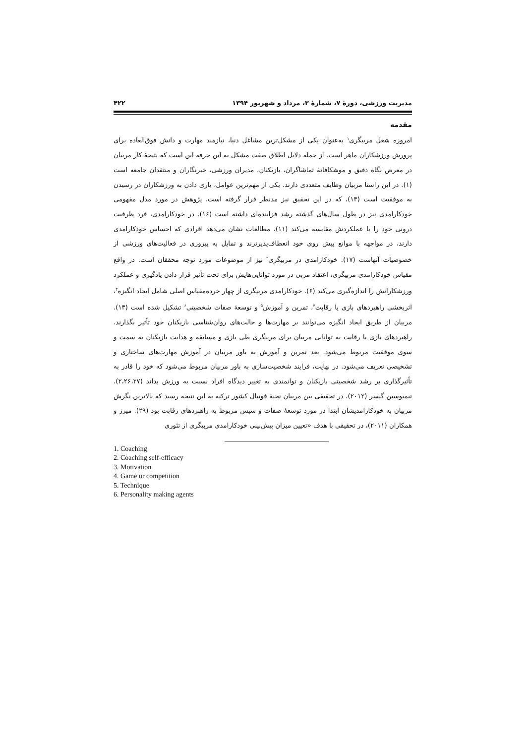مدیریت ورزشی، دورهٔ ۷، شمارهٔ ۳، مرداد و شهریور ۱۳۹۴ ۴۲۲
مقدمه
امروزه شغل مربیگری<sup>۱</sup> به‌عنوان یکی از مشکل‌ترین مشاغل دنیا، نیازمند مهارت و دانش فوق‌العاده برای پرورش ورزشکاران ماهر است. از جمله دلایل اطلاق صفت مشکل به این حرفه این است که نتیجهٔ کار مربیان در معرض نگاه دقیق و موشکافانهٔ تماشاگران، بازیکنان، مدیران ورزشی، خبرنگاران و منتقدان جامعه است (۱). در این راستا مربیان وظایف متعددی دارند. یکی از مهم‌ترین عوامل، یاری دادن به ورزشکاران در رسیدن به موفقیت است (۱۳)، که در این تحقیق نیز مدنظر قرار گرفته است. پژوهش در مورد مدل مفهومی خودکارامدی نیز در طول سال‌های گذشته رشد فزاینده‌ای داشته است (۱۶). در خودکارامدی، فرد ظرفیت درونی خود را با عملکردش مقایسه می‌کند (۱۱). مطالعات نشان می‌دهد افرادی که احساس خودکارامدی دارند، در مواجهه با موانع پیش روی خود انعطاف‌پذیرترند و تمایل به پیروزی در فعالیت‌های ورزشی از خصوصیات آنهاست (۱۷). خودکارامدی در مربیگری<sup>۲</sup> نیز از موضوعات مورد توجه محققان است. در واقع مقیاس خودکارامدی مربیگری، اعتقاد مربی در مورد توانایی‌هایش برای تحت تأثیر قرار دادن یادگیری و عملکرد ورزشکارانش را اندازه‌گیری می‌کند (۶). خودکارامدی مربیگری از چهار خرده‌مقیاس اصلی شامل ایجاد انگیزه<sup>۳</sup>، اثربخشی راهبردهای بازی یا رقابت<sup>۴</sup>، تمرین و آموزش<sup>۵</sup> و توسعهٔ صفات شخصیتی<sup>۶</sup> تشکیل شده است (۱۳). مربیان از طریق ایجاد انگیزه می‌توانند بر مهارت‌ها و حالت‌های روان‌شناسی بازیکنان خود تأثیر بگذارند. راهبردهای بازی یا رقابت به توانایی مربیان برای مربیگری طی بازی و مسابقه و هدایت بازیکنان به سمت و سوی موفقیت مربوط می‌شود. بعد تمرین و آموزش به باور مربیان در آموزش مهارت‌های ساختاری و تشخیصی تعریف می‌شود. در نهایت، فرایند شخصیت‌سازی به باور مربیان مربوط می‌شود که خود را قادر به تأثیرگذاری بر رشد شخصیتی بازیکنان و توانمندی به تغییر دیدگاه افراد نسبت به ورزش بداند (۲،۲۶،۲۷). تیمیوسین گنسر (۲۰۱۲)، در تحقیقی بین مربیان نخبهٔ فوتبال کشور ترکیه به این نتیجه رسید که بالاترین نگرش مربیان به خودکارامدیشان ابتدا در مورد توسعهٔ صفات و سپس مربوط به راهبردهای رقابت بود (۲۹). میرز و همکاران (۲۰۱۱)، در تحقیقی با هدف «تعیین میزان پیش‌بینی خودکارامدی مربیگری از تئوری
1. Coaching
2. Coaching self-efficacy
3. Motivation
4. Game or competition
5. Technique
6. Personality making agents